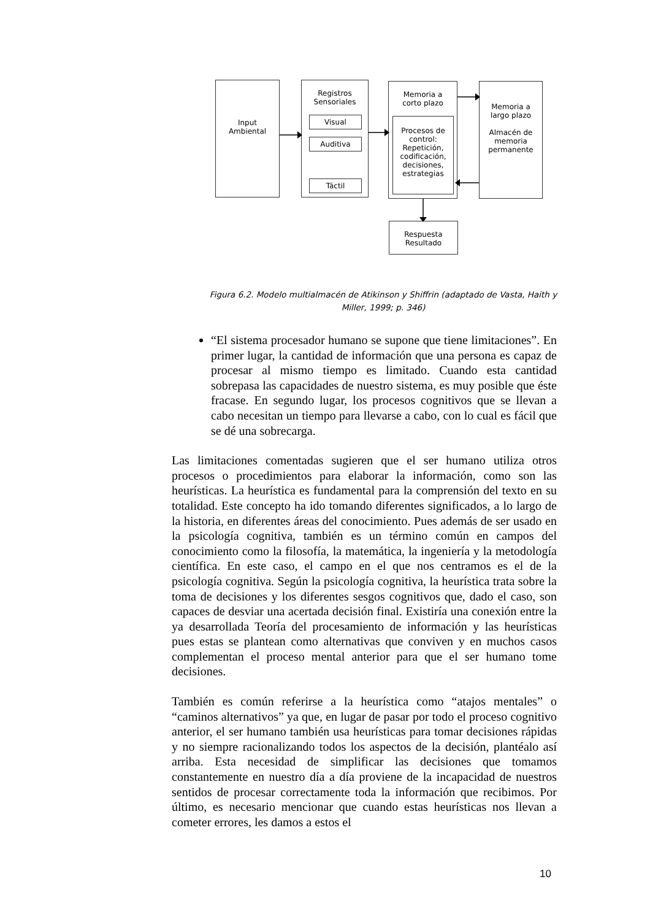Input
Ambiental
Registros
Sensoriales
Visual
Auditiva
Táctil
Memoria a
corto plazo
Procesos de control: Repetición, codificación, decisiones, estrategias
Memoria a
largo plazo
Almacén de memoria permanente
Respuesta
Resultado
Figura 6.2. Modelo multialmacén de Atikinson y Shiffrin (adaptado de Vasta, Haith y Miller, 1999; p. 346)
“El sistema procesador humano se supone que tiene limitaciones”. En primer lugar, la cantidad de información que una persona es capaz de procesar al mismo tiempo es limitado. Cuando esta cantidad sobrepasa las capacidades de nuestro sistema, es muy posible que éste fracase. En segundo lugar, los procesos cognitivos que se llevan a cabo necesitan un tiempo para llevarse a cabo, con lo cual es fácil que se dé una sobrecarga.
Las limitaciones comentadas sugieren que el ser humano utiliza otros procesos o procedimientos para elaborar la información, como son las heurísticas. La heurística es fundamental para la comprensión del texto en su totalidad. Este concepto ha ido tomando diferentes significados, a lo largo de la historia, en diferentes áreas del conocimiento. Pues además de ser usado en la psicología cognitiva, también es un término común en campos del conocimiento como la filosofía, la matemática, la ingeniería y la metodología científica. En este caso, el campo en el que nos centramos es el de la psicología cognitiva. Según la psicología cognitiva, la heurística trata sobre la toma de decisiones y los diferentes sesgos cognitivos que, dado el caso, son capaces de desviar una acertada decisión final. Existiría una conexión entre la ya desarrollada Teoría del procesamiento de información y las heurísticas pues estas se plantean como alternativas que conviven y en muchos casos complementan el proceso mental anterior para que el ser humano tome decisiones.
También es común referirse a la heurística como “atajos mentales” o “caminos alternativos” ya que, en lugar de pasar por todo el proceso cognitivo anterior, el ser humano también usa heurísticas para tomar decisiones rápidas y no siempre racionalizando todos los aspectos de la decisión, plantéalo así arriba. Esta necesidad de simplificar las decisiones que tomamos constantemente en nuestro día a día proviene de la incapacidad de nuestros sentidos de procesar correctamente toda la información que recibimos. Por último, es necesario mencionar que cuando estas heurísticas nos llevan a cometer errores, les damos a estos el
10